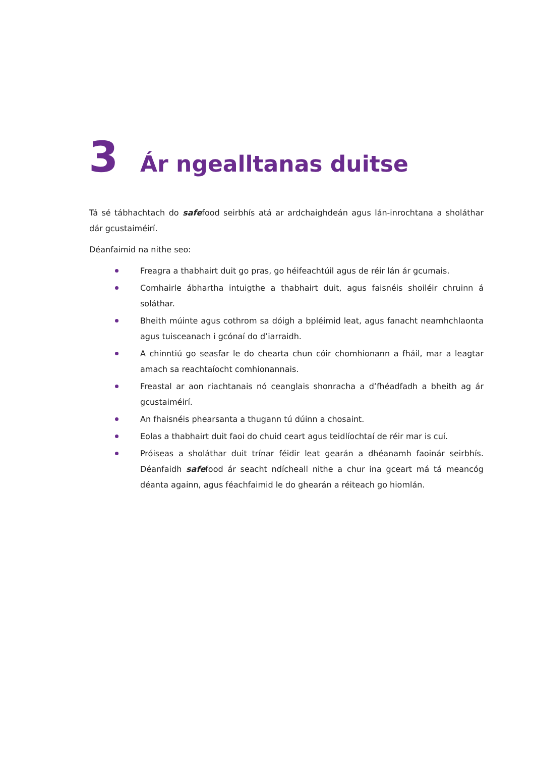3
Ár ngealltanas duitse
Tá sé tábhachtach do safefood seirbhís atá ar ardchaighdeán agus lán-inrochtana a sholáthar dár gcustaiméirí.
Déanfaimid na nithe seo:
Freagra a thabhairt duit go pras, go héifeachtúil agus de réir lán ár gcumais.
Comhairle ábhartha intuigthe a thabhairt duit, agus faisnéis shoiléir chruinn á soláthar.
Bheith múinte agus cothrom sa dóigh a bpléimid leat, agus fanacht neamhchlaonta agus tuisceanach i gcónaí do d’iarraidh.
A chinntiú go seasfar le do chearta chun cóir chomhionann a fháil, mar a leagtar amach sa reachtaíocht comhionannais.
Freastal ar aon riachtanais nó ceanglais shonracha a d’fhéadfadh a bheith ag ár gcustaiméirí.
An fhaisnéis phearsanta a thugann tú dúinn a chosaint.
Eolas a thabhairt duit faoi do chuid ceart agus teidlíochtaí de réir mar is cuí.
Próiseas a sholáthar duit trínar féidir leat gearán a dhéanamh faoinár seirbhís. Déanfaidh safefood ár seacht ndícheall nithe a chur ina gceart má tá meancóg déanta againn, agus féachfaimid le do ghearán a réiteach go hiomlán.